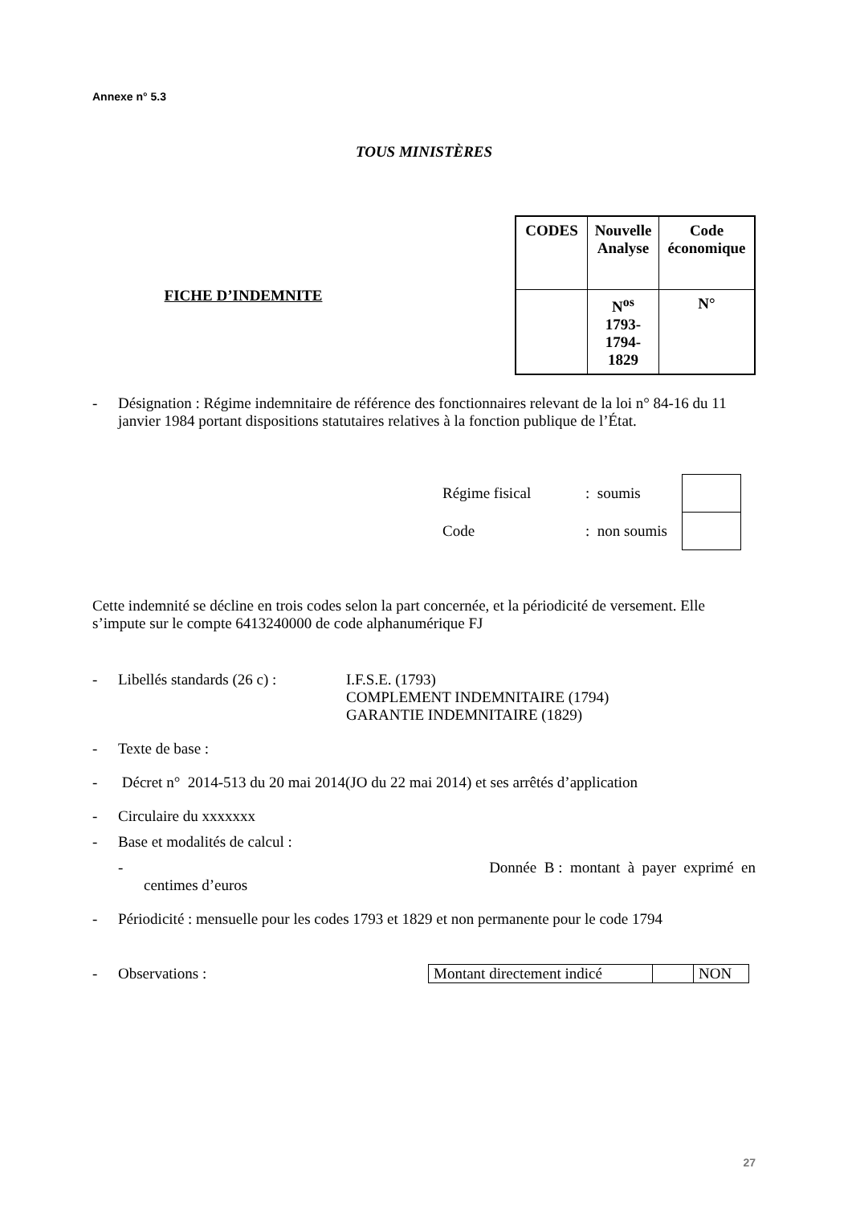Annexe n° 5.3
TOUS MINISTÈRES
FICHE D’INDEMNITE
| CODES | Nouvelle Analyse | Code économique |
| | N<sup>os</sup> 1793- 1794- 1829 | N° |
- Désignation : Régime indemnitaire de référence des fonctionnaires relevant de la loi n° 84-16 du 11 janvier 1984 portant dispositions statutaires relatives à la fonction publique de l’État.
| Régime fisical | : soumis | |
| Code | : non soumis | |
Cette indemnité se décline en trois codes selon la part concernée, et la périodicité de versement. Elle s’impute sur le compte 6413240000 de code alphanumérique FJ
- Libellés standards (26 c) :
I.F.S.E. (1793)
COMPLEMENT INDEMNITAIRE (1794)
GARANTIE INDEMNITAIRE (1829)
- Texte de base :
- Décret n° 2014-513 du 20 mai 2014(JO du 22 mai 2014) et ses arrêtés d’application
- Circulaire du xxxxxxx
- Base et modalités de calcul :
- Donnée B : montant à payer exprimé en
centimes d’euros
- Périodicité : mensuelle pour les codes 1793 et 1829 et non permanente pour le code 1794
- Observations :
| Montant directement indicé | | NON |
27